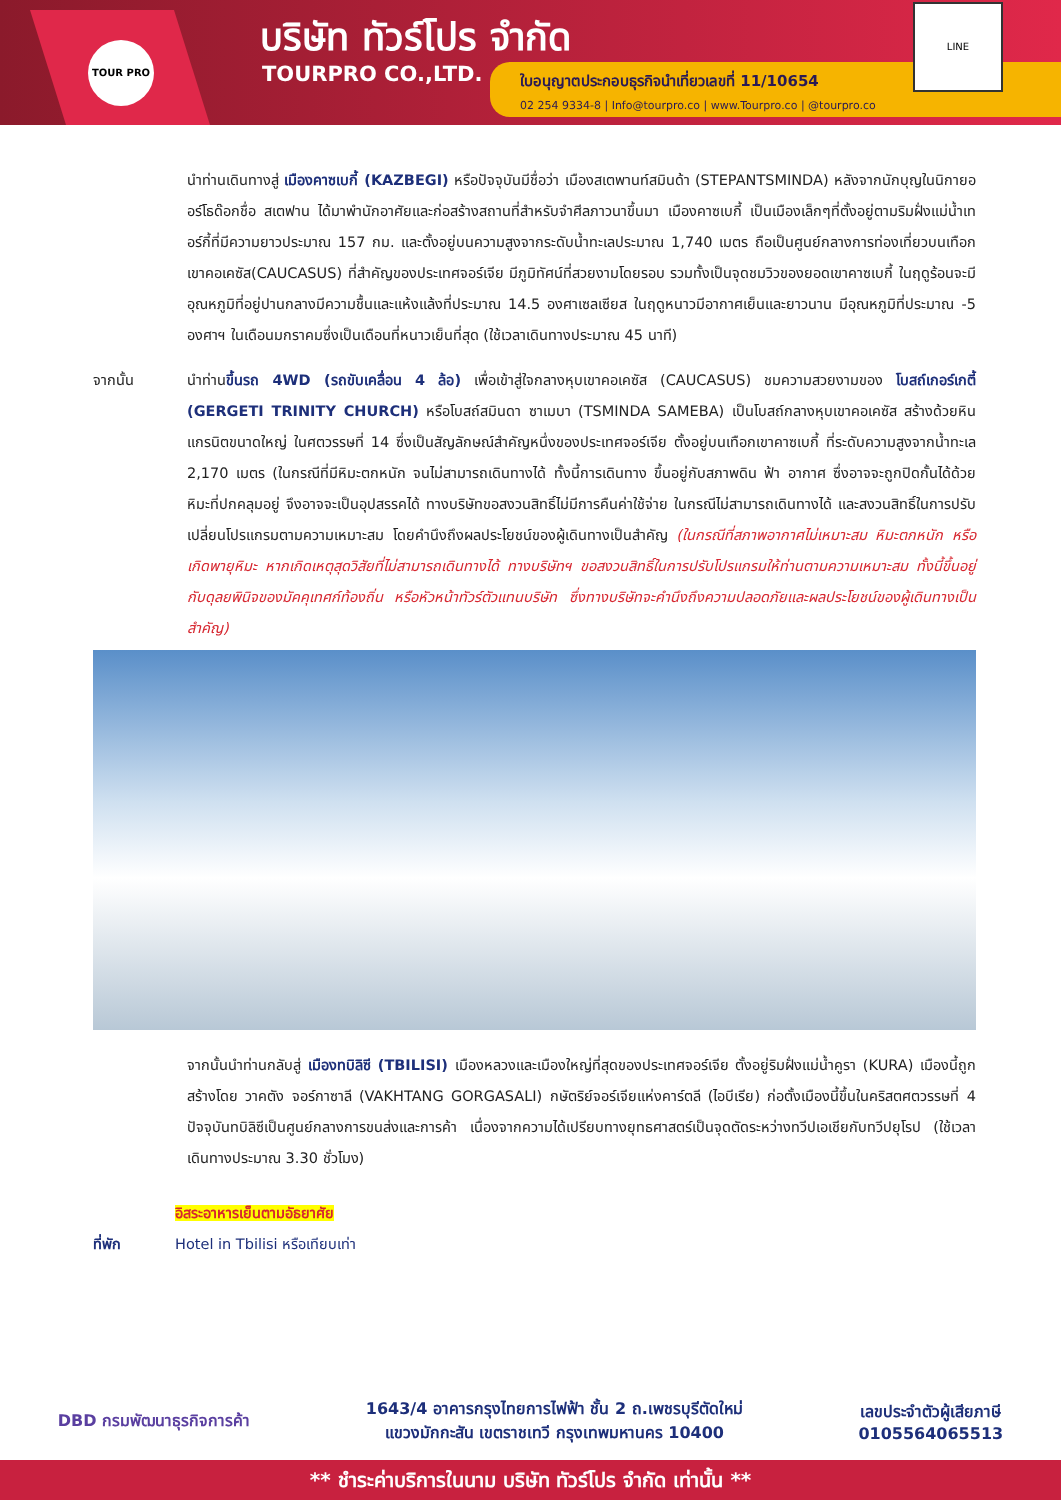TOUR PRO บริษัท ทัวร์โปร จำกัด
TOURPRO CO.,LTD.
ใบอนุญาตประกอบธุรกิจนำเที่ยวเลขที่ 11/10654
02 254 9334-8 | Info@tourpro.co | www.Tourpro.co | @tourpro.co
LINE
นำท่านเดินทางสู่ เมืองคาซเบกี้ (KAZBEGI) หรือปัจจุบันมีชื่อว่า เมืองสเตพานท์สมินด้า (STEPANTSMINDA) หลังจากนักบุญในนิกายออร์โธด๊อกชื่อ สเตฟาน ได้มาพำนักอาศัยและก่อสร้างสถานที่สำหรับจำศีลภาวนาขึ้นมา เมืองคาซเบกี้ เป็นเมืองเล็กๆที่ตั้งอยู่ตามริมฝั่งแม่น้ำเทอร์กี้ที่มีความยาวประมาณ 157 กม. และตั้งอยู่บนความสูงจากระดับน้ำทะเลประมาณ 1,740 เมตร ถือเป็นศูนย์กลางการท่องเที่ยวบนเทือกเขาคอเคซัส(CAUCASUS) ที่สำคัญของประเทศจอร์เจีย มีภูมิทัศน์ที่สวยงามโดยรอบ รวมทั้งเป็นจุดชมวิวของยอดเขาคาซเบกี้ ในฤดูร้อนจะมีอุณหภูมิที่อยู่ปานกลางมีความชื้นและแห้งแล้งที่ประมาณ 14.5 องศาเซลเซียส ในฤดูหนาวมีอากาศเย็นและยาวนาน มีอุณหภูมิที่ประมาณ -5 องศาฯ ในเดือนมกราคมซึ่งเป็นเดือนที่หนาวเย็นที่สุด (ใช้เวลาเดินทางประมาณ 45 นาที)
จากนั้น นำท่านขึ้นรถ 4WD (รถขับเคลื่อน 4 ล้อ) เพื่อเข้าสู่ใจกลางหุบเขาคอเคซัส (CAUCASUS) ชมความสวยงามของ โบสถ์เกอร์เกตี้ (GERGETI TRINITY CHURCH) หรือโบสถ์สมินดา ซาเมบา (TSMINDA SAMEBA) เป็นโบสถ์กลางหุบเขาคอเคซัส สร้างด้วยหินแกรนิตขนาดใหญ่ ในศตวรรษที่ 14 ซึ่งเป็นสัญลักษณ์สำคัญหนึ่งของประเทศจอร์เจีย ตั้งอยู่บนเทือกเขาคาซเบกี้ ที่ระดับความสูงจากน้ำทะเล 2,170 เมตร (ในกรณีที่มีหิมะตกหนัก จนไม่สามารถเดินทางได้ ทั้งนี้การเดินทาง ขึ้นอยู่กับสภาพดิน ฟ้า อากาศ ซึ่งอาจจะถูกปิดกั้นได้ด้วยหิมะที่ปกคลุมอยู่ จึงอาจจะเป็นอุปสรรคได้ ทางบริษัทขอสงวนสิทธิ์ไม่มีการคืนค่าใช้จ่าย ในกรณีไม่สามารถเดินทางได้ และสงวนสิทธิ์ในการปรับเปลี่ยนโปรแกรมตามความเหมาะสม โดยคำนึงถึงผลประโยชน์ของผู้เดินทางเป็นสำคัญ (ในกรณีที่สภาพอากาศไม่เหมาะสม หิมะตกหนัก หรือเกิดพายุหิมะ หากเกิดเหตุสุดวิสัยที่ไม่สามารถเดินทางได้ ทางบริษัทฯ ขอสงวนสิทธิ์ในการปรับโปรแกรมให้ท่านตามความเหมาะสม ทั้งนี้ขึ้นอยู่กับดุลยพินิจของมัคคุเทศก์ท้องถิ่น หรือหัวหน้าทัวร์ตัวแทนบริษัท ซึ่งทางบริษัทจะคำนึงถึงความปลอดภัยและผลประโยชน์ของผู้เดินทางเป็นสำคัญ)
จากนั้นนำท่านกลับสู่ เมืองทบิลิซี (TBILISI) เมืองหลวงและเมืองใหญ่ที่สุดของประเทศจอร์เจีย ตั้งอยู่ริมฝั่งแม่น้ำคูรา (KURA) เมืองนี้ถูกสร้างโดย วาคตัง จอร์กาซาลี (VAKHTANG GORGASALI) กษัตริย์จอร์เจียแห่งคาร์ตลี (ไอบีเรีย) ก่อตั้งเมืองนี้ขึ้นในคริสตศตวรรษที่ 4 ปัจจุบันทบิลิซีเป็นศูนย์กลางการขนส่งและการค้า เนื่องจากความได้เปรียบทางยุทธศาสตร์เป็นจุดตัดระหว่างทวีปเอเชียกับทวีปยุโรป (ใช้เวลาเดินทางประมาณ 3.30 ชั่วโมง)
อิสระอาหารเย็นตามอัธยาศัย
ที่พัก Hotel in Tbilisi หรือเทียบเท่า
DBD กรมพัฒนาธุรกิจการค้า
1643/4 อาคารกรุงไทยการไฟฟ้า ชั้น 2 ถ.เพชรบุรีตัดใหม่
แขวงมักกะสัน เขตราชเทวี กรุงเทพมหานคร 10400
เลขประจำตัวผู้เสียภาษี
0105564065513
** ชำระค่าบริการในนาม บริษัท ทัวร์โปร จำกัด เท่านั้น **